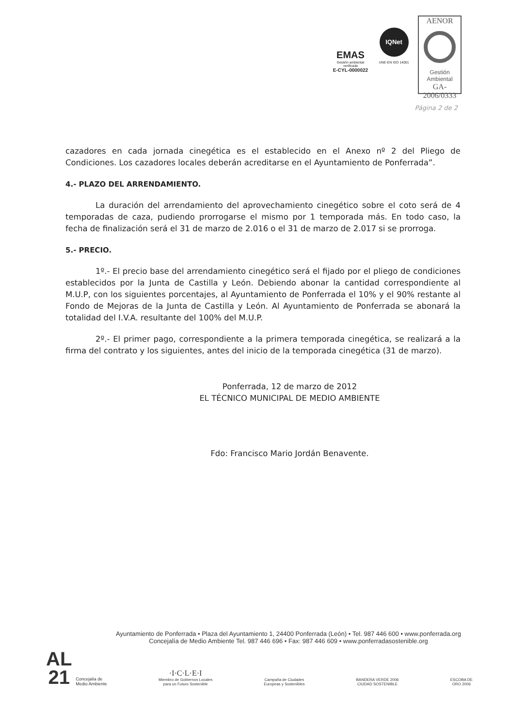EMAS
Gestión ambiental verificada
E-CYL-0000022
IQNet
UNE-EN ISO 14001
AENOR
Gestión
Ambiental
GA-2006/0333
Página 2 de 2
cazadores en cada jornada cinegética es el establecido en el Anexo nº 2 del Pliego de Condiciones. Los cazadores locales deberán acreditarse en el Ayuntamiento de Ponferrada”.
4.- PLAZO DEL ARRENDAMIENTO.
La duración del arrendamiento del aprovechamiento cinegético sobre el coto será de 4 temporadas de caza, pudiendo prorrogarse el mismo por 1 temporada más. En todo caso, la fecha de finalización será el 31 de marzo de 2.016 o el 31 de marzo de 2.017 si se prorroga.
5.- PRECIO.
1º.- El precio base del arrendamiento cinegético será el fijado por el pliego de condiciones establecidos por la Junta de Castilla y León. Debiendo abonar la cantidad correspondiente al M.U.P, con los siguientes porcentajes, al Ayuntamiento de Ponferrada el 10% y el 90% restante al Fondo de Mejoras de la Junta de Castilla y León. Al Ayuntamiento de Ponferrada se abonará la totalidad del I.V.A. resultante del 100% del M.U.P.
2º.- El primer pago, correspondiente a la primera temporada cinegética, se realizará a la firma del contrato y los siguientes, antes del inicio de la temporada cinegética (31 de marzo).
Ponferrada, 12 de marzo de 2012
EL TÉCNICO MUNICIPAL DE MEDIO AMBIENTE
Fdo: Francisco Mario Jordán Benavente.
Ayuntamiento de Ponferrada • Plaza del Ayuntamiento 1, 24400 Ponferrada (León) • Tel. 987 446 600 • www.ponferrada.org
Concejalía de Medio Ambiente Tel. 987 446 696 • Fax: 987 446 609 • www.ponferradasostenible.org
AL
21
Concejalía de
Medio Ambiente
·I·C·L·E·I
Miembro de Gobiernos Locales
para un Futuro Sostenible
Campaña de Ciudades
Europeas y Sostenibles
BANDERA VERDE 2006
CIUDAD SOSTENIBLE
ESCOBA DE
ORO 2006